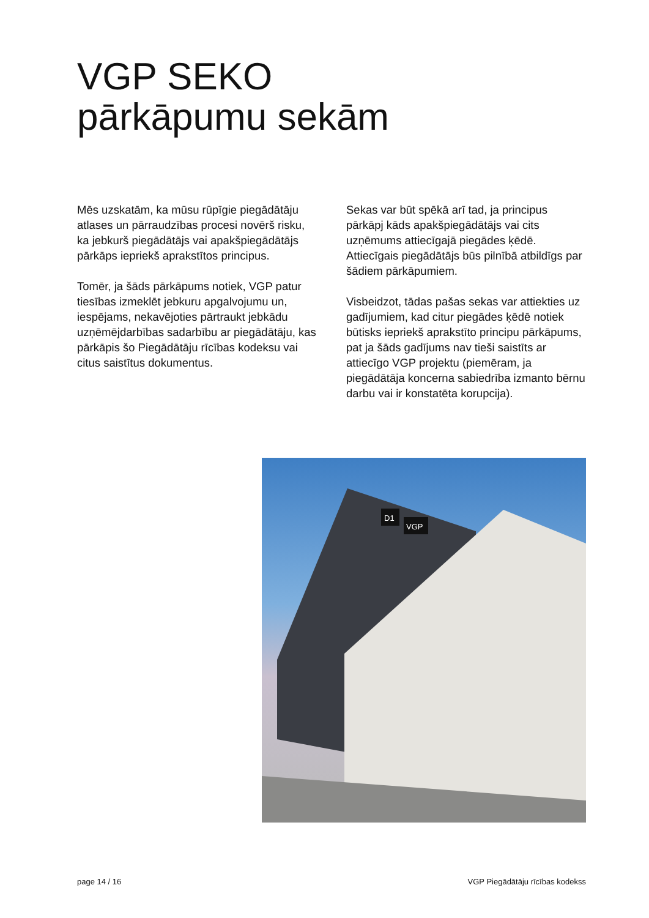VGP SEKO
pārkāpumu sekām
Mēs uzskatām, ka mūsu rūpīgie piegādātāju atlases un pārraudzības procesi novērš risku, ka jebkurš piegādātājs vai apakšpiegādātājs pārkāps iepriekš aprakstītos principus.
Tomēr, ja šāds pārkāpums notiek, VGP patur tiesības izmeklēt jebkuru apgalvojumu un, iespējams, nekavējoties pārtraukt jebkādu uzņēmējdarbības sadarbību ar piegādātāju, kas pārkāpis šo Piegādātāju rīcības kodeksu vai citus saistītus dokumentus.
Sekas var būt spēkā arī tad, ja principus pārkāpj kāds apakšpiegādātājs vai cits uzņēmums attiecīgajā piegādes ķēdē. Attiecīgais piegādātājs būs pilnībā atbildīgs par šādiem pārkāpumiem.
Visbeidzot, tādas pašas sekas var attiekties uz gadījumiem, kad citur piegādes ķēdē notiek būtisks iepriekš aprakstīto principu pārkāpums, pat ja šāds gadījums nav tieši saistīts ar attiecīgo VGP projektu (piemēram, ja piegādātāja koncerna sabiedrība izmanto bērnu darbu vai ir konstatēta korupcija).
D1
VGP
page 14 / 16 VGP Piegādātāju rīcības kodekss